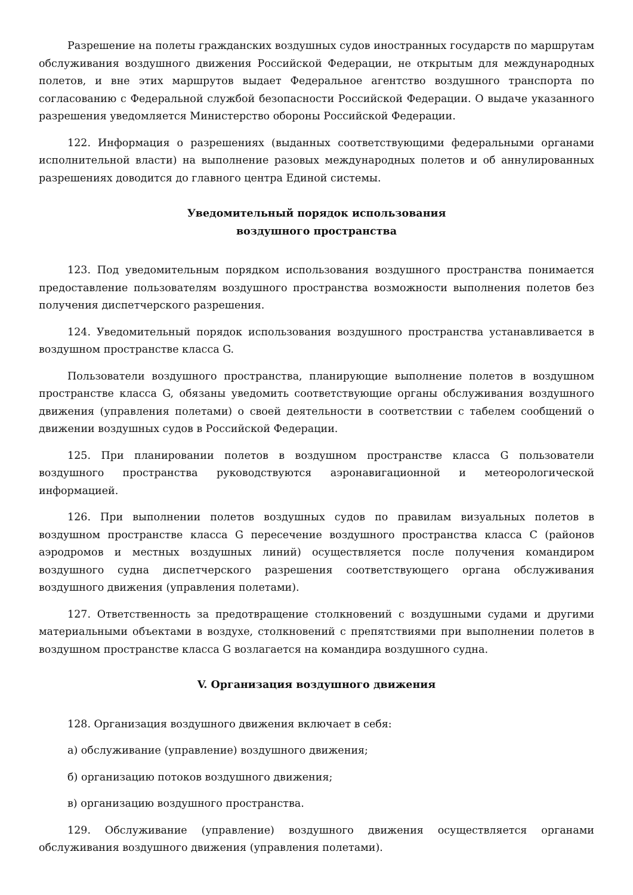Разрешение на полеты гражданских воздушных судов иностранных государств по маршрутам обслуживания воздушного движения Российской Федерации, не открытым для международных полетов, и вне этих маршрутов выдает Федеральное агентство воздушного транспорта по согласованию с Федеральной службой безопасности Российской Федерации. О выдаче указанного разрешения уведомляется Министерство обороны Российской Федерации.
122. Информация о разрешениях (выданных соответствующими федеральными органами исполнительной власти) на выполнение разовых международных полетов и об аннулированных разрешениях доводится до главного центра Единой системы.
Уведомительный порядок использования
воздушного пространства
123. Под уведомительным порядком использования воздушного пространства понимается предоставление пользователям воздушного пространства возможности выполнения полетов без получения диспетчерского разрешения.
124. Уведомительный порядок использования воздушного пространства устанавливается в воздушном пространстве класса G.
Пользователи воздушного пространства, планирующие выполнение полетов в воздушном пространстве класса G, обязаны уведомить соответствующие органы обслуживания воздушного движения (управления полетами) о своей деятельности в соответствии с табелем сообщений о движении воздушных судов в Российской Федерации.
125. При планировании полетов в воздушном пространстве класса G пользователи воздушного пространства руководствуются аэронавигационной и метеорологической информацией.
126. При выполнении полетов воздушных судов по правилам визуальных полетов в воздушном пространстве класса G пересечение воздушного пространства класса C (районов аэродромов и местных воздушных линий) осуществляется после получения командиром воздушного судна диспетчерского разрешения соответствующего органа обслуживания воздушного движения (управления полетами).
127. Ответственность за предотвращение столкновений с воздушными судами и другими материальными объектами в воздухе, столкновений с препятствиями при выполнении полетов в воздушном пространстве класса G возлагается на командира воздушного судна.
V. Организация воздушного движения
128. Организация воздушного движения включает в себя:
а) обслуживание (управление) воздушного движения;
б) организацию потоков воздушного движения;
в) организацию воздушного пространства.
129. Обслуживание (управление) воздушного движения осуществляется органами обслуживания воздушного движения (управления полетами).